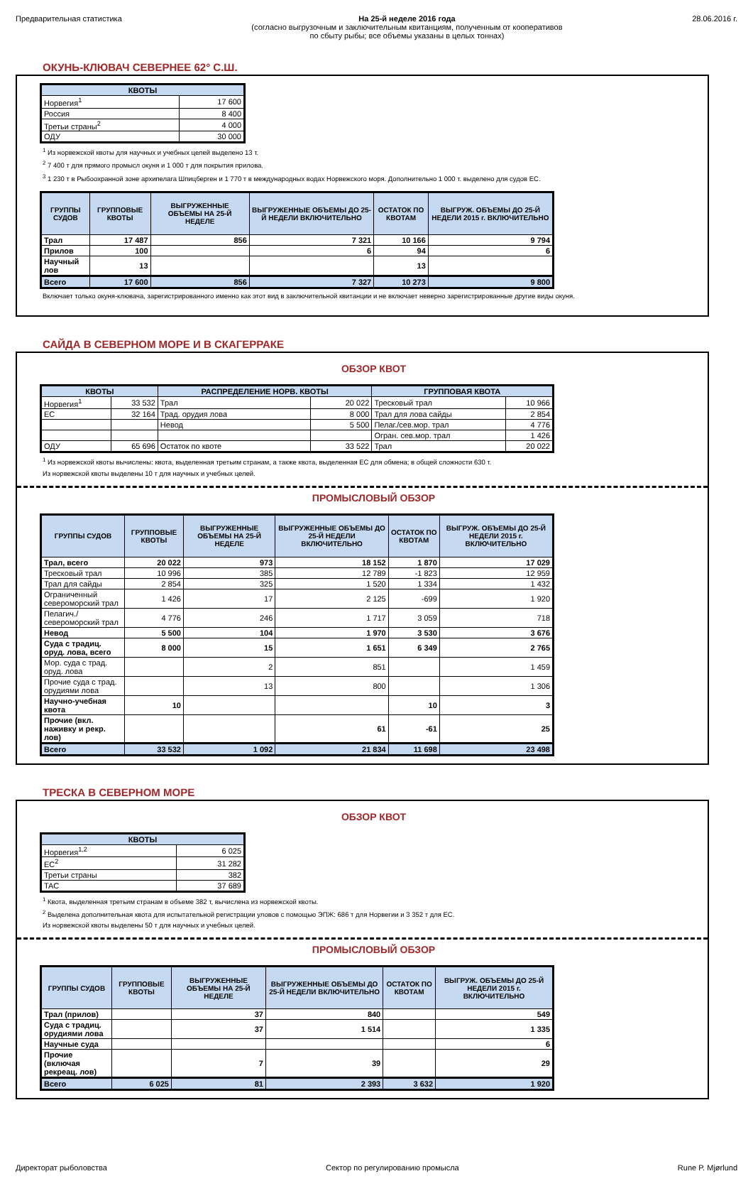Предварительная статистика На 25-й неделе 2016 года
(согласно выгрузочным и заключительным квитанциям, полученным от кооперативов
по сбыту рыбы; все объемы указаны в целых тоннах)
28.06.2016 г.
ОКУНЬ-КЛЮВАЧ СЕВЕРНЕЕ 62° С.Ш.
| КВОТЫ | |
| --- | --- |
| Норвегия<sup>1</sup> | 17 600 |
| Россия | 8 400 |
| Третьи страны<sup>2</sup> | 4 000 |
| ОДУ | 30 000 |
<sup>1</sup> Из норвежской квоты для научных и учебных целей выделено 13 т.
<sup>2</sup> 7 400 т для прямого промысл окуня и 1 000 т для покрытия прилова.
<sup>3</sup> 1 230 т в Рыбоохранной зоне архипелага Шпицберген и 1 770 т в международных водах Норвежского моря. Дополнительно 1 000 т. выделено для судов ЕС.
| ГРУППЫ СУДОВ | ГРУППОВЫЕ КВОТЫ | ВЫГРУЖЕННЫЕ ОБЪЕМЫ НА 25-Й НЕДЕЛЕ | ВЫГРУЖЕННЫЕ ОБЪЕМЫ ДО 25-Й НЕДЕЛИ ВКЛЮЧИТЕЛЬНО | ОСТАТОК ПО КВОТАМ | ВЫГРУЖ. ОБЪЕМЫ ДО 25-Й НЕДЕЛИ 2015 г. ВКЛЮЧИТЕЛЬНО |
| --- | --- | --- | --- | --- | --- |
| Трал | 17 487 | 856 | 7 321 | 10 166 | 9 794 |
| Прилов | 100 | | 6 | 94 | 6 |
| Научный лов | 13 | | | 13 | |
| Всего | 17 600 | 856 | 7 327 | 10 273 | 9 800 |
Включает только окуня-клювача, зарегистрированного именно как этот вид в заключительной квитанции и не включает неверно зарегистрированные другие виды окуня.
САЙДА В СЕВЕРНОМ МОРЕ И В СКАГЕРРАКЕ
ОБЗОР КВОТ
| КВОТЫ | | РАСПРЕДЕЛЕНИЕ НОРВ. КВОТЫ | | ГРУППОВАЯ КВОТА | |
| --- | --- | --- | --- | --- | --- |
| Норвегия<sup>1</sup> | 33 532 | Трал | 20 022 | Тресковый трал | 10 966 |
| ЕС | 32 164 | Трад. орудия лова | 8 000 | Трал для лова сайды | 2 854 |
| | | Невод | 5 500 | Пелаг./сев.мор. трал | 4 776 |
| | | | | Огран. сев.мор. трал | 1 426 |
| ОДУ | 65 696 | Остаток по квоте | 33 522 | Трал | 20 022 |
<sup>1</sup> Из норвежской квоты вычислены: квота, выделенная третьим странам, а также квота, выделенная ЕС для обмена; в общей сложности 630 т.
Из норвежской квоты выделены 10 т для научных и учебных целей.
ПРОМЫСЛОВЫЙ ОБЗОР
| ГРУППЫ СУДОВ | ГРУППОВЫЕ КВОТЫ | ВЫГРУЖЕННЫЕ ОБЪЕМЫ НА 25-Й НЕДЕЛЕ | ВЫГРУЖЕННЫЕ ОБЪЕМЫ ДО 25-Й НЕДЕЛИ ВКЛЮЧИТЕЛЬНО | ОСТАТОК ПО КВОТАМ | ВЫГРУЖ. ОБЪЕМЫ ДО 25-Й НЕДЕЛИ 2015 г. ВКЛЮЧИТЕЛЬНО |
| --- | --- | --- | --- | --- | --- |
| Трал, всего | 20 022 | 973 | 18 152 | 1 870 | 17 029 |
| Тресковый трал | 10 996 | 385 | 12 789 | -1 823 | 12 959 |
| Трал для сайды | 2 854 | 325 | 1 520 | 1 334 | 1 432 |
| Ограниченный североморский трал | 1 426 | 17 | 2 125 | -699 | 1 920 |
| Пелагич./североморский трал | 4 776 | 246 | 1 717 | 3 059 | 718 |
| Невод | 5 500 | 104 | 1 970 | 3 530 | 3 676 |
| Суда с традиц. оруд. лова, всего | 8 000 | 15 | 1 651 | 6 349 | 2 765 |
| Мор. суда с трад. оруд. лова | | 2 | 851 | | 1 459 |
| Прочие суда с трад. орудиями лова | | 13 | 800 | | 1 306 |
| Научно-учебная квота | 10 | | | 10 | 3 |
| Прочие (вкл. наживку и рекр. лов) | | | 61 | -61 | 25 |
| Всего | 33 532 | 1 092 | 21 834 | 11 698 | 23 498 |
ТРЕСКА В СЕВЕРНОМ МОРЕ
ОБЗОР КВОТ
| КВОТЫ | |
| --- | --- |
| Норвегия<sup>1,2</sup> | 6 025 |
| ЕС<sup>2</sup> | 31 282 |
| Третьи страны | 382 |
| TAC | 37 689 |
<sup>1</sup> Квота, выделенная третьим странам в объеме 382 т, вычислена из норвежской квоты.
<sup>2</sup> Выделена дополнительная квота для испытательной регистрации уловов с помощью ЭПЖ: 686 т для Норвегии и 3 352 т для ЕС.
Из норвежской квоты выделены 50 т для научных и учебных целей.
ПРОМЫСЛОВЫЙ ОБЗОР
| ГРУППЫ СУДОВ | ГРУППОВЫЕ КВОТЫ | ВЫГРУЖЕННЫЕ ОБЪЕМЫ НА 25-Й НЕДЕЛЕ | ВЫГРУЖЕННЫЕ ОБЪЕМЫ ДО 25-Й НЕДЕЛИ ВКЛЮЧИТЕЛЬНО | ОСТАТОК ПО КВОТАМ | ВЫГРУЖ. ОБЪЕМЫ ДО 25-Й НЕДЕЛИ 2015 г. ВКЛЮЧИТЕЛЬНО |
| --- | --- | --- | --- | --- | --- |
| Трал (прилов) | | 37 | 840 | | 549 |
| Суда с традиц. орудиями лова | | 37 | 1 514 | | 1 335 |
| Научные суда | | | | | 6 |
| Прочие (включая рекреац. лов) | | 7 | 39 | | 29 |
| Всего | 6 025 | 81 | 2 393 | 3 632 | 1 920 |
Директорат рыболовства Сектор по регулированию промысла
Rune P. Mjørlund